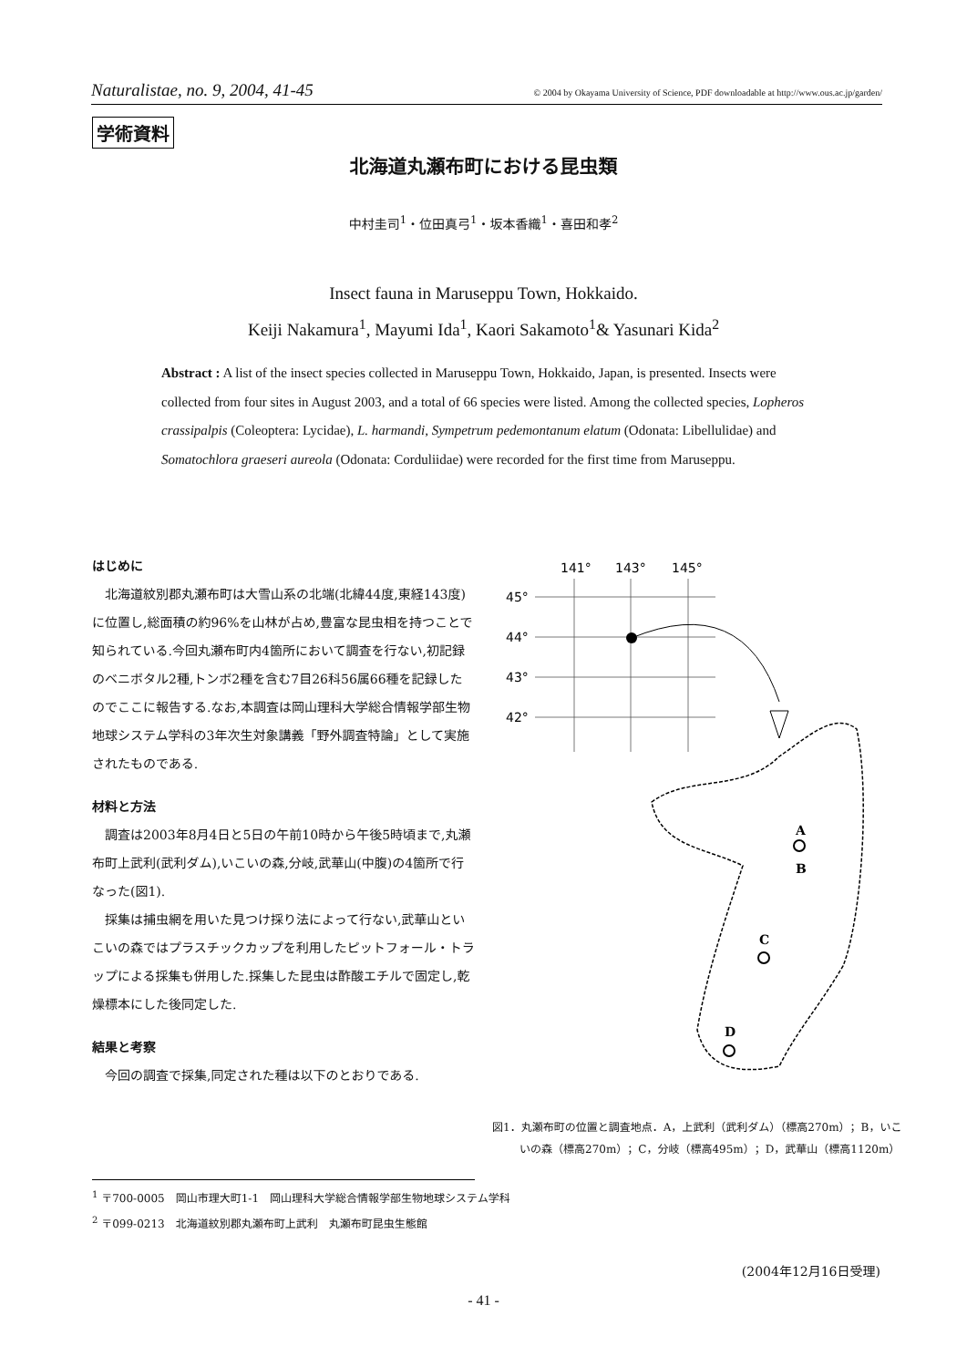Naturalistae, no. 9, 2004, 41-45 © 2004 by Okayama University of Science, PDF downloadable at http://www.ous.ac.jp/garden/
学術資料
北海道丸瀬布町における昆虫類
中村圭司<sup>1</sup>・位田真弓<sup>1</sup>・坂本香織<sup>1</sup>・喜田和孝<sup>2</sup>
Insect fauna in Maruseppu Town, Hokkaido.
Keiji Nakamura<sup>1</sup>, Mayumi Ida<sup>1</sup>, Kaori Sakamoto<sup>1</sup>& Yasunari Kida<sup>2</sup>
Abstract : A list of the insect species collected in Maruseppu Town, Hokkaido, Japan, is presented. Insects were collected from four sites in August 2003, and a total of 66 species were listed. Among the collected species, Lopheros crassipalpis (Coleoptera: Lycidae), L. harmandi, Sympetrum pedemontanum elatum (Odonata: Libellulidae) and Somatochlora graeseri aureola (Odonata: Corduliidae) were recorded for the first time from Maruseppu.
はじめに
北海道紋別郡丸瀬布町は大雪山系の北端(北緯44度,東経143度)に位置し,総面積の約96%を山林が占め,豊富な昆虫相を持つことで知られている.今回丸瀬布町内4箇所において調査を行ない,初記録のベニボタル2種,トンボ2種を含む7目26科56属66種を記録したのでここに報告する.なお,本調査は岡山理科大学総合情報学部生物地球システム学科の3年次生対象講義「野外調査特論」として実施されたものである.
材料と方法
調査は2003年8月4日と5日の午前10時から午後5時頃まで,丸瀬布町上武利(武利ダム),いこいの森,分岐,武華山(中腹)の4箇所で行なった(図1).
採集は捕虫網を用いた見つけ採り法によって行ない,武華山といこいの森ではプラスチックカップを利用したピットフォール・トラップによる採集も併用した.採集した昆虫は酢酸エチルで固定し,乾燥標本にした後同定した.
結果と考察
今回の調査で採集,同定された種は以下のとおりである.
141°
143°
145°
45°
44°
43°
42°
A
B
C
D
図1．丸瀬布町の位置と調査地点．A，上武利（武利ダム）（標高270m）；B，いこいの森（標高270m）；C，分岐（標高495m）；D，武華山（標高1120m）
<sup>1</sup> 〒700-0005　岡山市理大町1-1　岡山理科大学総合情報学部生物地球システム学科
<sup>2</sup> 〒099-0213　北海道紋別郡丸瀬布町上武利　丸瀬布町昆虫生態館
(2004年12月16日受理)
- 41 -